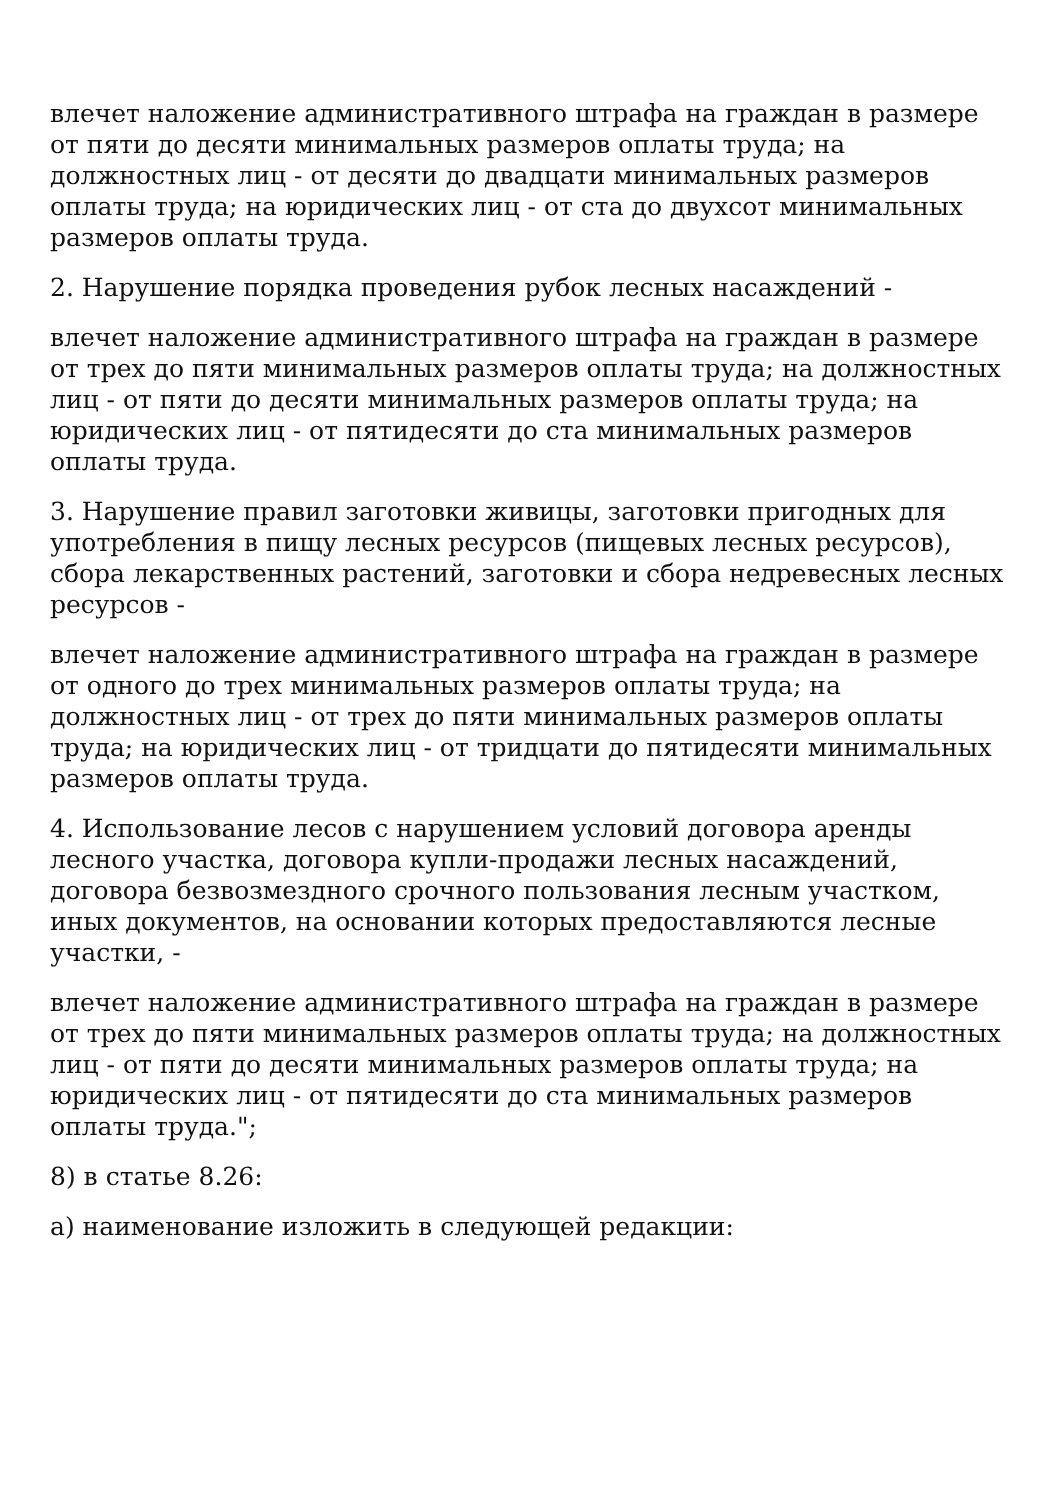влечет наложение административного штрафа на граждан в размере от пяти до десяти минимальных размеров оплаты труда; на должностных лиц - от десяти до двадцати минимальных размеров оплаты труда; на юридических лиц - от ста до двухсот минимальных размеров оплаты труда.
2. Нарушение порядка проведения рубок лесных насаждений -
влечет наложение административного штрафа на граждан в размере от трех до пяти минимальных размеров оплаты труда; на должностных лиц - от пяти до десяти минимальных размеров оплаты труда; на юридических лиц - от пятидесяти до ста минимальных размеров оплаты труда.
3. Нарушение правил заготовки живицы, заготовки пригодных для употребления в пищу лесных ресурсов (пищевых лесных ресурсов), сбора лекарственных растений, заготовки и сбора недревесных лесных ресурсов -
влечет наложение административного штрафа на граждан в размере от одного до трех минимальных размеров оплаты труда; на должностных лиц - от трех до пяти минимальных размеров оплаты труда; на юридических лиц - от тридцати до пятидесяти минимальных размеров оплаты труда.
4. Использование лесов с нарушением условий договора аренды лесного участка, договора купли-продажи лесных насаждений, договора безвозмездного срочного пользования лесным участком, иных документов, на основании которых предоставляются лесные участки, -
влечет наложение административного штрафа на граждан в размере от трех до пяти минимальных размеров оплаты труда; на должностных лиц - от пяти до десяти минимальных размеров оплаты труда; на юридических лиц - от пятидесяти до ста минимальных размеров оплаты труда.";
8) в статье 8.26:
а) наименование изложить в следующей редакции: